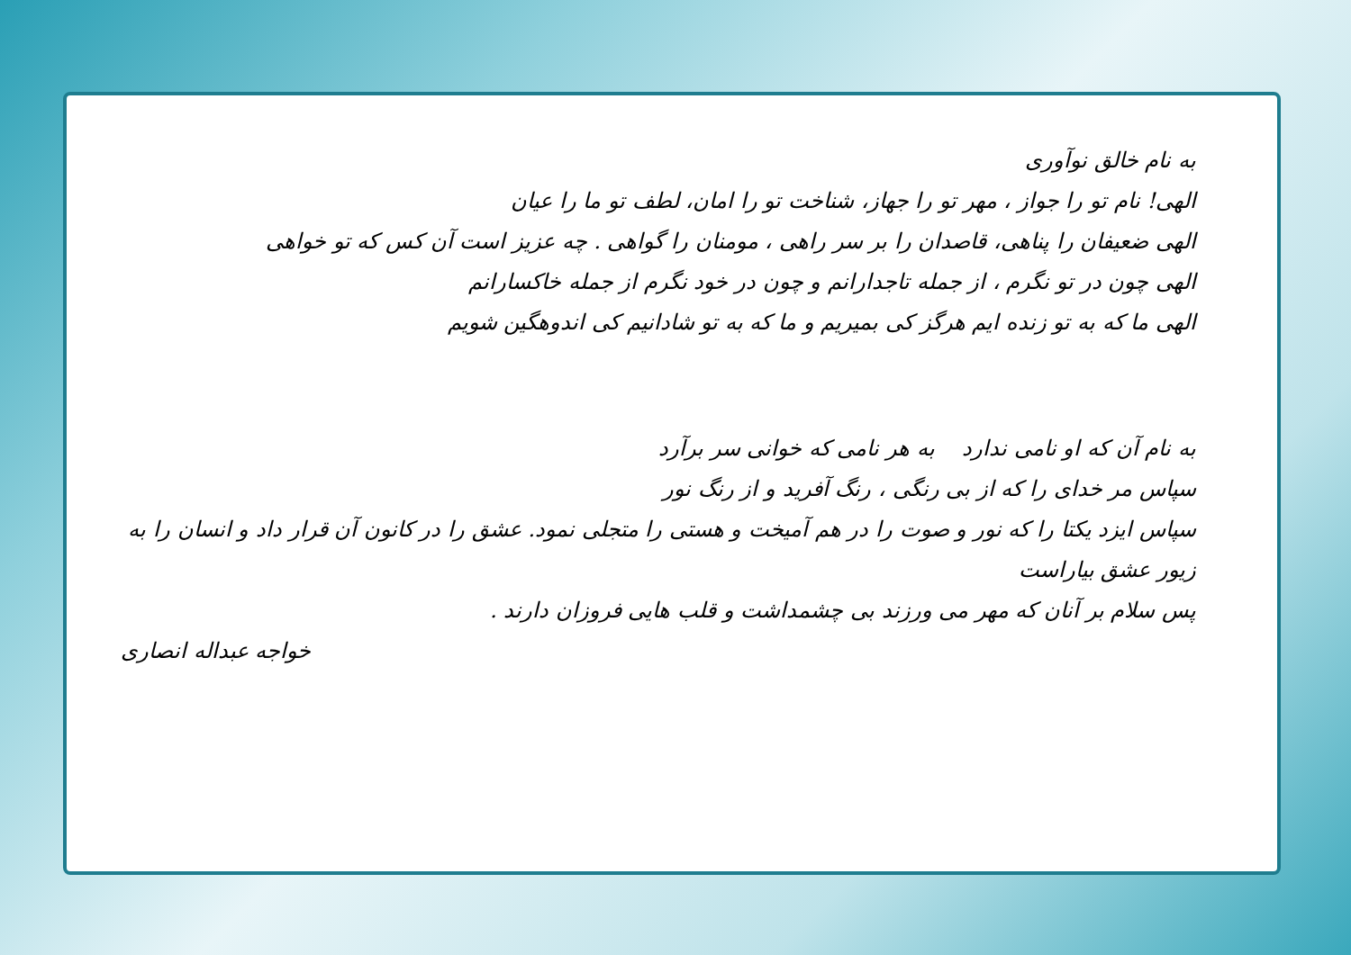به نام خالق نوآوری
الهی! نام تو را جواز ، مهر تو را جهاز، شناخت تو را امان، لطف تو ما را عیان
الهی ضعیفان را پناهی، قاصدان را بر سر راهی ، مومنان را گواهی . چه عزیز است آن کس که تو خواهی
الهی چون در تو نگرم ، از جمله تاجدارانم و چون در خود نگرم از جمله خاکسارانم
الهی ما که به تو زنده ایم هرگز کی بمیریم و ما که به تو شادانیم کی اندوهگین شویم
به نام آن که او نامی ندارد به هر نامی که خوانی سر برآرد
سپاس مر خدای را که از بی رنگی ، رنگ آفرید و از رنگ نور
سپاس ایزد یکتا را که نور و صوت را در هم آمیخت و هستی را متجلی نمود. عشق را در کانون آن قرار داد و انسان را به زیور عشق بیاراست
پس سلام بر آنان که مهر می ورزند بی چشمداشت و قلب هایی فروزان دارند .
خواجه عبداله انصاری